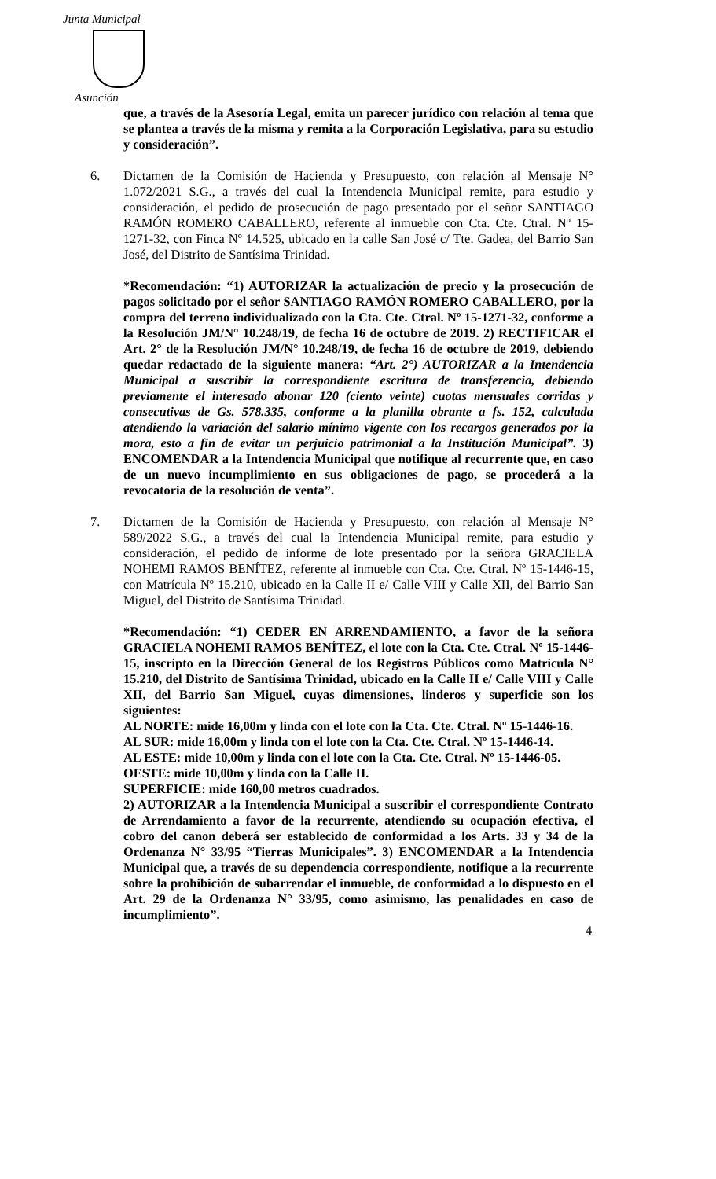Junta Municipal
Asunción
que, a través de la Asesoría Legal, emita un parecer jurídico con relación al tema que se plantea a través de la misma y remita a la Corporación Legislativa, para su estudio y consideración”.
6. Dictamen de la Comisión de Hacienda y Presupuesto, con relación al Mensaje N° 1.072/2021 S.G., a través del cual la Intendencia Municipal remite, para estudio y consideración, el pedido de prosecución de pago presentado por el señor SANTIAGO RAMÓN ROMERO CABALLERO, referente al inmueble con Cta. Cte. Ctral. Nº 15-1271-32, con Finca Nº 14.525, ubicado en la calle San José c/ Tte. Gadea, del Barrio San José, del Distrito de Santísima Trinidad.
*Recomendación: “1) AUTORIZAR la actualización de precio y la prosecución de pagos solicitado por el señor SANTIAGO RAMÓN ROMERO CABALLERO, por la compra del terreno individualizado con la Cta. Cte. Ctral. Nº 15-1271-32, conforme a la Resolución JM/N° 10.248/19, de fecha 16 de octubre de 2019. 2) RECTIFICAR el Art. 2° de la Resolución JM/N° 10.248/19, de fecha 16 de octubre de 2019, debiendo quedar redactado de la siguiente manera: “Art. 2°) AUTORIZAR a la Intendencia Municipal a suscribir la correspondiente escritura de transferencia, debiendo previamente el interesado abonar 120 (ciento veinte) cuotas mensuales corridas y consecutivas de Gs. 578.335, conforme a la planilla obrante a fs. 152, calculada atendiendo la variación del salario mínimo vigente con los recargos generados por la mora, esto a fin de evitar un perjuicio patrimonial a la Institución Municipal”. 3) ENCOMENDAR a la Intendencia Municipal que notifique al recurrente que, en caso de un nuevo incumplimiento en sus obligaciones de pago, se procederá a la revocatoria de la resolución de venta”.
7. Dictamen de la Comisión de Hacienda y Presupuesto, con relación al Mensaje N° 589/2022 S.G., a través del cual la Intendencia Municipal remite, para estudio y consideración, el pedido de informe de lote presentado por la señora GRACIELA NOHEMI RAMOS BENÍTEZ, referente al inmueble con Cta. Cte. Ctral. Nº 15-1446-15, con Matrícula Nº 15.210, ubicado en la Calle II e/ Calle VIII y Calle XII, del Barrio San Miguel, del Distrito de Santísima Trinidad.
*Recomendación: “1) CEDER EN ARRENDAMIENTO, a favor de la señora GRACIELA NOHEMI RAMOS BENÍTEZ, el lote con la Cta. Cte. Ctral. Nº 15-1446-15, inscripto en la Dirección General de los Registros Públicos como Matricula N° 15.210, del Distrito de Santísima Trinidad, ubicado en la Calle II e/ Calle VIII y Calle XII, del Barrio San Miguel, cuyas dimensiones, linderos y superficie son los siguientes:
AL NORTE: mide 16,00m y linda con el lote con la Cta. Cte. Ctral. Nº 15-1446-16.
AL SUR: mide 16,00m y linda con el lote con la Cta. Cte. Ctral. Nº 15-1446-14.
AL ESTE: mide 10,00m y linda con el lote con la Cta. Cte. Ctral. Nº 15-1446-05.
OESTE: mide 10,00m y linda con la Calle II.
SUPERFICIE: mide 160,00 metros cuadrados.
2) AUTORIZAR a la Intendencia Municipal a suscribir el correspondiente Contrato de Arrendamiento a favor de la recurrente, atendiendo su ocupación efectiva, el cobro del canon deberá ser establecido de conformidad a los Arts. 33 y 34 de la Ordenanza N° 33/95 “Tierras Municipales”. 3) ENCOMENDAR a la Intendencia Municipal que, a través de su dependencia correspondiente, notifique a la recurrente sobre la prohibición de subarrendar el inmueble, de conformidad a lo dispuesto en el Art. 29 de la Ordenanza N° 33/95, como asimismo, las penalidades en caso de incumplimiento”.
4